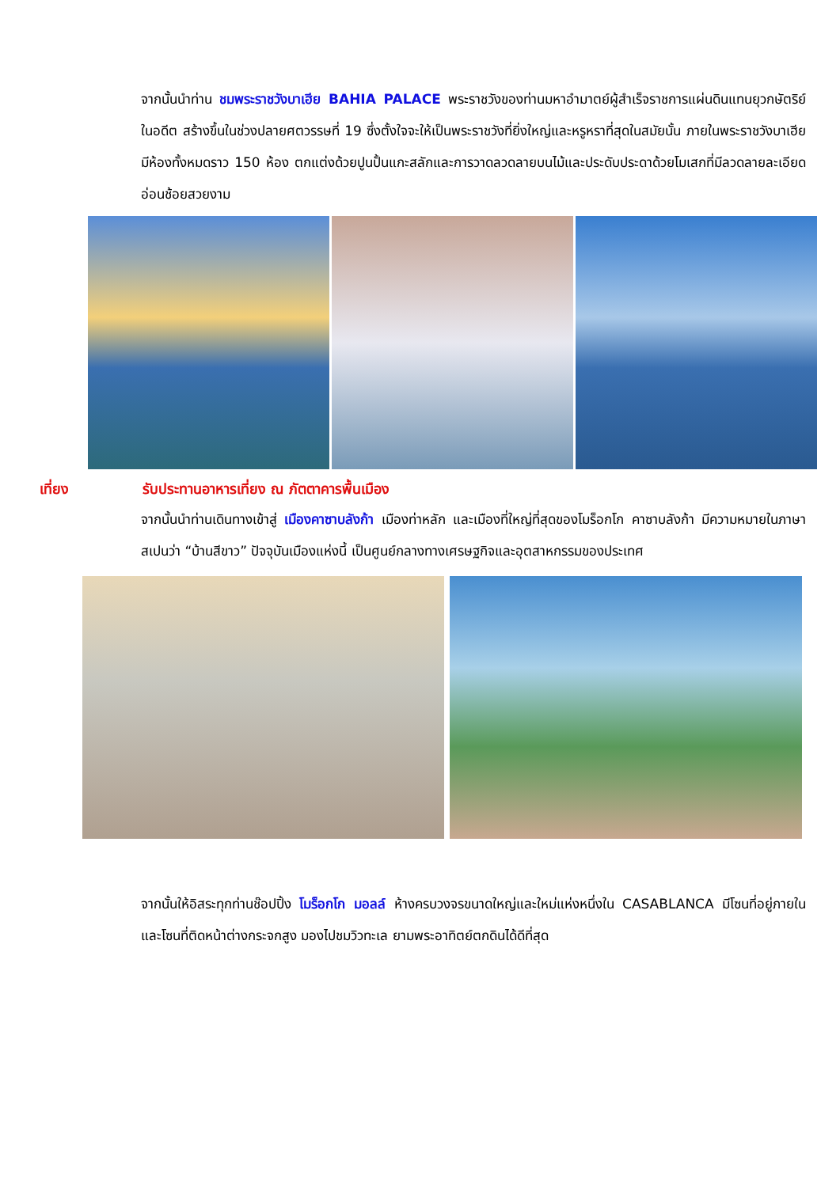จากนั้นนำท่าน ชมพระราชวังบาเฮีย BAHIA PALACE พระราชวังของท่านมหาอำมาตย์ผู้สำเร็จราชการแผ่นดินแทนยุวกษัตริย์ ในอดีต สร้างขึ้นในช่วงปลายศตวรรษที่ 19 ซึ่งตั้งใจจะให้เป็นพระราชวังที่ยิ่งใหญ่และหรูหราที่สุดในสมัยนั้น ภายในพระราชวังบาเฮียมีห้องทั้งหมดราว 150 ห้อง ตกแต่งด้วยปูนปั้นแกะสลักและการวาดลวดลายบนไม้และประดับประดาด้วยโมเสกที่มีลวดลายละเอียดอ่อนช้อยสวยงาม
เที่ยง รับประทานอาหารเที่ยง ณ ภัตตาคารพื้นเมือง
จากนั้นนำท่านเดินทางเข้าสู่ เมืองคาซาบลังก้า เมืองท่าหลัก และเมืองที่ใหญ่ที่สุดของโมร็อกโก คาซาบลังก้า มีความหมายในภาษาสเปนว่า “บ้านสีขาว” ปัจจุบันเมืองแห่งนี้ เป็นศูนย์กลางทางเศรษฐกิจและอุตสาหกรรมของประเทศ
จากนั้นให้อิสระทุกท่านช๊อปปิ้ง โมร็อกโก มอลล์ ห้างครบวงจรขนาดใหญ่และใหม่แห่งหนึ่งใน CASABLANCA มีโซนที่อยู่ภายใน และโซนที่ติดหน้าต่างกระจกสูง มองไปชมวิวทะเล ยามพระอาทิตย์ตกดินได้ดีที่สุด